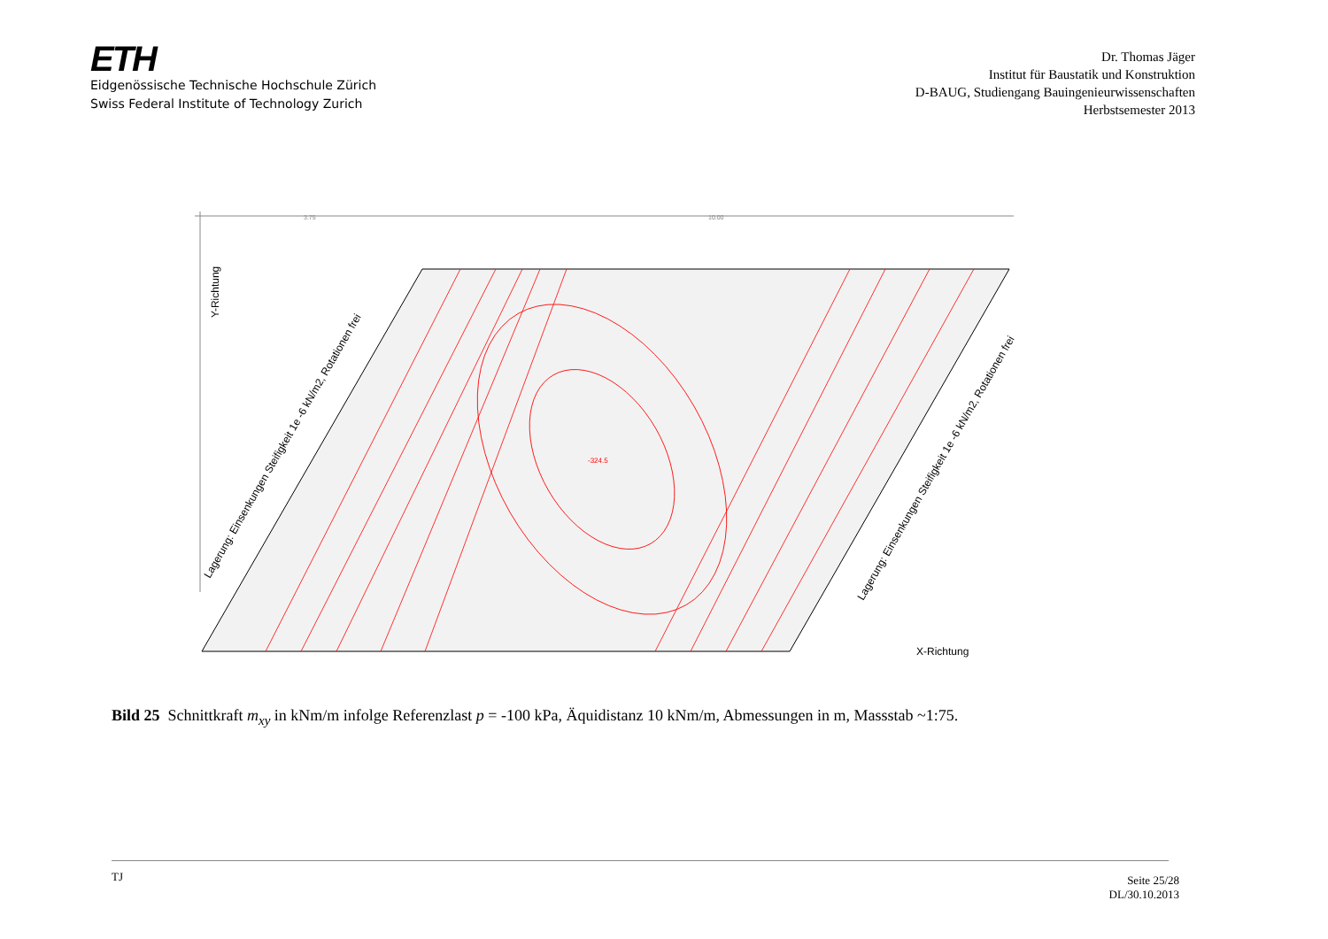ETH
Eidgenössische Technische Hochschule Zürich
Swiss Federal Institute of Technology Zurich
Dr. Thomas Jäger
Institut für Baustatik und Konstruktion
D-BAUG, Studiengang Bauingenieurwissenschaften
Herbstsemester 2013
3.75
10.00
-324.5
X-Richtung
Y-Richtung
Lagerung: Einsenkungen Steifigkeit 1e -6 kN/m2, Rotationen frei
Lagerung: Einsenkungen Steifigkeit 1e -6 kN/m2, Rotationen frei
Bild 25 Schnittkraft m<sub>xy</sub> in kNm/m infolge Referenzlast p = -100 kPa, Äquidistanz 10 kNm/m, Abmessungen in m, Massstab ~1:75.
TJ Seite 25/28
DL/30.10.2013